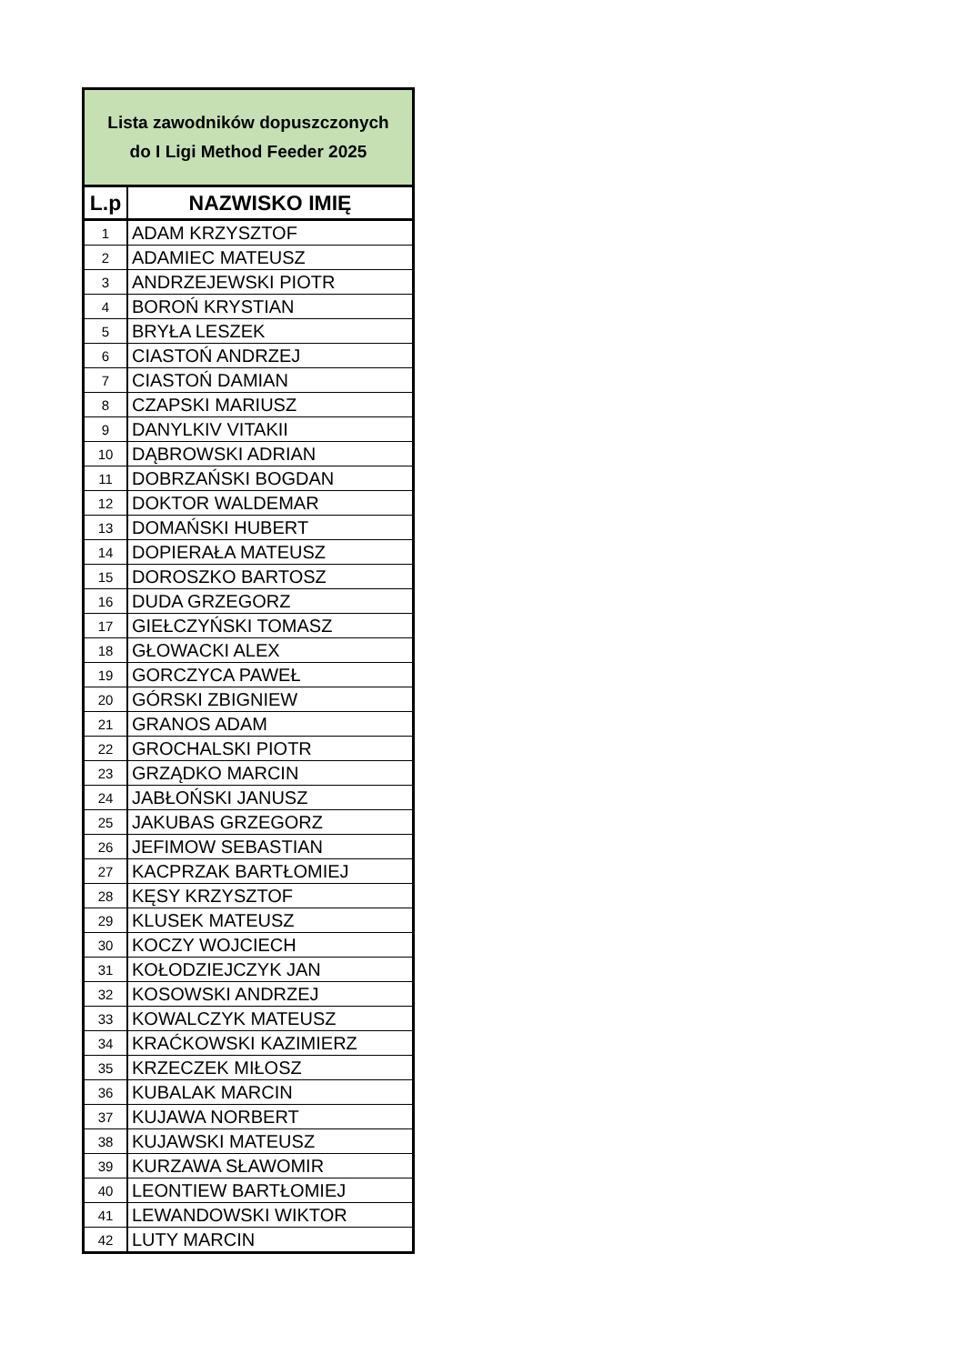| Lista zawodników dopuszczonych do I Ligi Method Feeder 2025 | |
| L.p | NAZWISKO IMIĘ |
| 1 | ADAM KRZYSZTOF |
| 2 | ADAMIEC MATEUSZ |
| 3 | ANDRZEJEWSKI PIOTR |
| 4 | BOROŃ KRYSTIAN |
| 5 | BRYŁA LESZEK |
| 6 | CIASTOŃ ANDRZEJ |
| 7 | CIASTOŃ DAMIAN |
| 8 | CZAPSKI MARIUSZ |
| 9 | DANYLKIV VITAKII |
| 10 | DĄBROWSKI ADRIAN |
| 11 | DOBRZAŃSKI BOGDAN |
| 12 | DOKTOR WALDEMAR |
| 13 | DOMAŃSKI HUBERT |
| 14 | DOPIERAŁA MATEUSZ |
| 15 | DOROSZKO BARTOSZ |
| 16 | DUDA GRZEGORZ |
| 17 | GIEŁCZYŃSKI TOMASZ |
| 18 | GŁOWACKI ALEX |
| 19 | GORCZYCA PAWEŁ |
| 20 | GÓRSKI ZBIGNIEW |
| 21 | GRANOS ADAM |
| 22 | GROCHALSKI PIOTR |
| 23 | GRZĄDKO MARCIN |
| 24 | JABŁOŃSKI JANUSZ |
| 25 | JAKUBAS GRZEGORZ |
| 26 | JEFIMOW SEBASTIAN |
| 27 | KACPRZAK BARTŁOMIEJ |
| 28 | KĘSY KRZYSZTOF |
| 29 | KLUSEK MATEUSZ |
| 30 | KOCZY WOJCIECH |
| 31 | KOŁODZIEJCZYK JAN |
| 32 | KOSOWSKI ANDRZEJ |
| 33 | KOWALCZYK MATEUSZ |
| 34 | KRAĆKOWSKI KAZIMIERZ |
| 35 | KRZECZEK MIŁOSZ |
| 36 | KUBALAK MARCIN |
| 37 | KUJAWA NORBERT |
| 38 | KUJAWSKI MATEUSZ |
| 39 | KURZAWA SŁAWOMIR |
| 40 | LEONTIEW BARTŁOMIEJ |
| 41 | LEWANDOWSKI WIKTOR |
| 42 | LUTY MARCIN |